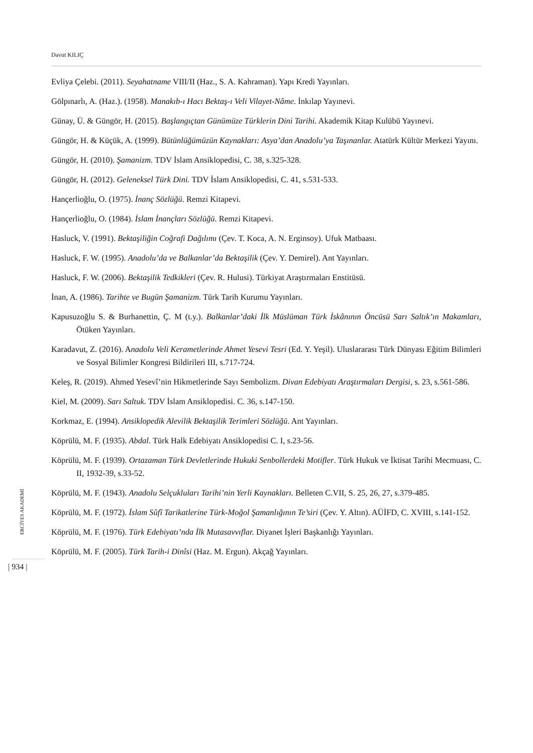Davut KILIÇ
Evliya Çelebi. (2011). Seyahatname VIII/II (Haz., S. A. Kahraman). Yapı Kredi Yayınları.
Gölpınarlı, A. (Haz.). (1958). Manakıb-ı Hacı Bektaş-ı Veli Vilayet-Nâme. İnkılap Yayınevi.
Günay, Ü. & Güngör, H. (2015). Başlangıçtan Günümüze Türklerin Dini Tarihi. Akademik Kitap Kulübü Yayınevi.
Güngör, H. & Küçük, A. (1999). Bütünlüğümüzün Kaynakları: Asya’dan Anadolu’ya Taşınanlar. Atatürk Kültür Merkezi Yayını.
Güngör, H. (2010). Şamanizm. TDV İslam Ansiklopedisi, C. 38, s.325-328.
Güngör, H. (2012). Geleneksel Türk Dini. TDV İslam Ansiklopedisi, C. 41, s.531-533.
Hançerlioğlu, O. (1975). İnanç Sözlüğü. Remzi Kitapevi.
Hançerlioğlu, O. (1984). İslam İnançları Sözlüğü. Remzi Kitapevi.
Hasluck, V. (1991). Bektaşiliğin Coğrafi Dağılımı (Çev. T. Koca, A. N. Erginsoy). Ufuk Matbaası.
Hasluck, F. W. (1995). Anadolu’da ve Balkanlar’da Bektaşilik (Çev. Y. Demirel). Ant Yayınları.
Hasluck, F. W. (2006). Bektaşilik Tedkikleri (Çev. R. Hulusi). Türkiyat Araştırmaları Enstitüsü.
İnan, A. (1986). Tarihte ve Bugün Şamanizm. Türk Tarih Kurumu Yayınları.
Kapusuzoğlu S. & Burhanettin, Ç. M (t.y.). Balkanlar’daki İlk Müslüman Türk İskânının Öncüsü Sarı Saltık’ın Makamları, Ötüken Yayınları.
Karadavut, Z. (2016). Anadolu Veli Kerametlerinde Ahmet Yesevi Tesri (Ed. Y. Yeşil). Uluslararası Türk Dünyası Eğitim Bilimleri ve Sosyal Bilimler Kongresi Bildirileri III, s.717-724.
Keleş, R. (2019). Ahmed Yesevî’nin Hikmetlerinde Sayı Sembolizm. Divan Edebiyatı Araştırmaları Dergisi, s. 23, s.561-586.
Kiel, M. (2009). Sarı Saltuk. TDV İslam Ansiklopedisi. C. 36, s.147-150.
Korkmaz, E. (1994). Ansiklopedik Alevilik Bektaşilik Terimleri Sözlüğü. Ant Yayınları.
Köprülü, M. F. (1935). Abdal. Türk Halk Edebiyatı Ansiklopedisi C. I, s.23-56.
Köprülü, M. F. (1939). Ortazaman Türk Devletlerinde Hukuki Senbollerdeki Motifler. Türk Hukuk ve İktisat Tarihi Mecmuası, C. II, 1932-39, s.33-52.
Köprülü, M. F. (1943). Anadolu Selçukluları Tarihi’nin Yerli Kaynakları. Belleten C.VII, S. 25, 26, 27, s.379-485.
Köprülü, M. F. (1972). İslam Sûfî Tarikatlerine Türk-Moğol Şamanlığının Te’siri (Çev. Y. Altın). AÜİFD, C. XVIII, s.141-152.
Köprülü, M. F. (1976). Türk Edebiyatı’nda İlk Mutasavvıflar. Diyanet İşleri Başkanlığı Yayınları.
Köprülü, M. F. (2005). Türk Tarih-i Dinîsi (Haz. M. Ergun). Akçağ Yayınları.
ERCİYES AKADEMİ
| 934 |